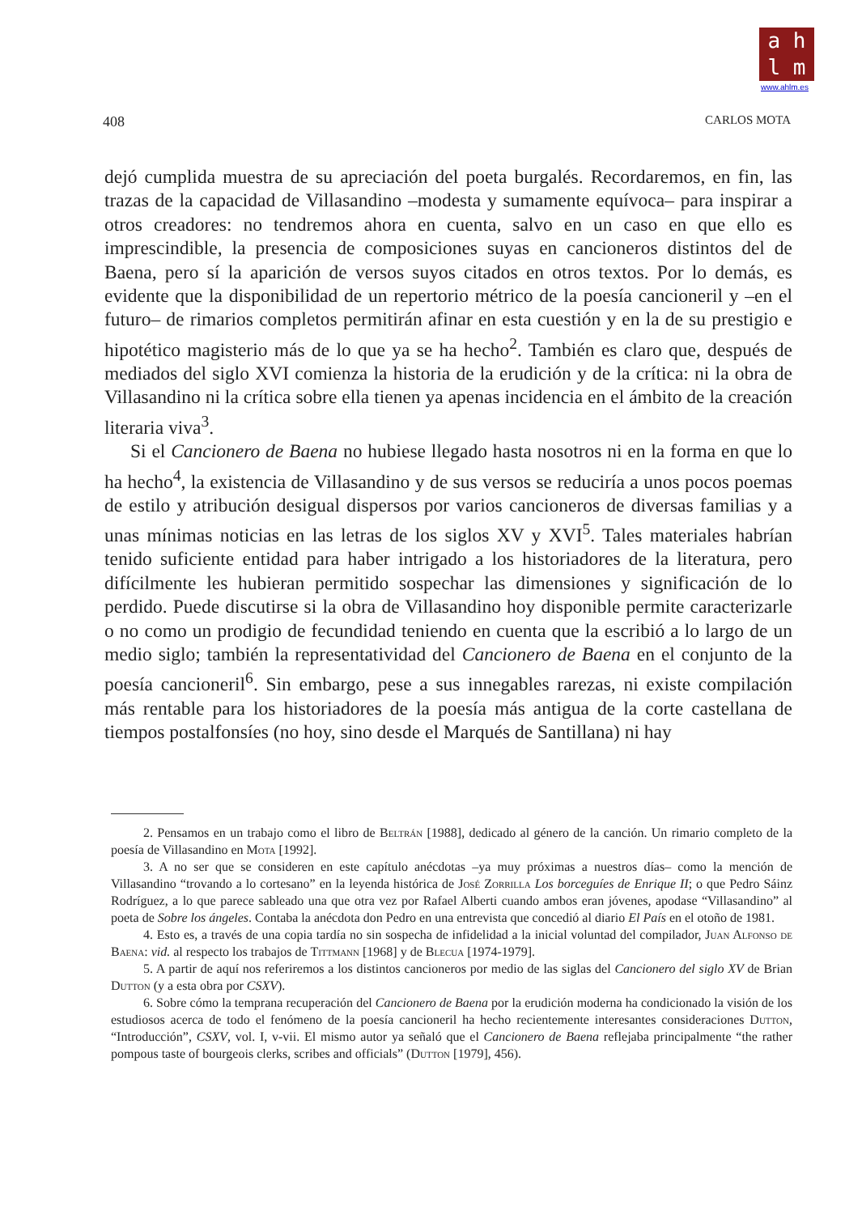a h
l m
www.ahlm.es
408 CARLOS MOTA
dejó cumplida muestra de su apreciación del poeta burgalés. Recordaremos, en fin, las trazas de la capacidad de Villasandino –modesta y sumamente equívoca– para inspirar a otros creadores: no tendremos ahora en cuenta, salvo en un caso en que ello es imprescindible, la presencia de composiciones suyas en cancioneros distintos del de Baena, pero sí la aparición de versos suyos citados en otros textos. Por lo demás, es evidente que la disponibilidad de un repertorio métrico de la poesía cancioneril y –en el futuro– de rimarios completos permitirán afinar en esta cuestión y en la de su prestigio e hipotético magisterio más de lo que ya se ha hecho<sup>2</sup>. También es claro que, después de mediados del siglo XVI comienza la historia de la erudición y de la crítica: ni la obra de Villasandino ni la crítica sobre ella tienen ya apenas incidencia en el ámbito de la creación literaria viva<sup>3</sup>.
Si el Cancionero de Baena no hubiese llegado hasta nosotros ni en la forma en que lo ha hecho<sup>4</sup>, la existencia de Villasandino y de sus versos se reduciría a unos pocos poemas de estilo y atribución desigual dispersos por varios cancioneros de diversas familias y a unas mínimas noticias en las letras de los siglos XV y XVI<sup>5</sup>. Tales materiales habrían tenido suficiente entidad para haber intrigado a los historiadores de la literatura, pero difícilmente les hubieran permitido sospechar las dimensiones y significación de lo perdido. Puede discutirse si la obra de Villasandino hoy disponible permite caracterizarle o no como un prodigio de fecundidad teniendo en cuenta que la escribió a lo largo de un medio siglo; también la representatividad del Cancionero de Baena en el conjunto de la poesía cancioneril<sup>6</sup>. Sin embargo, pese a sus innegables rarezas, ni existe compilación más rentable para los historiadores de la poesía más antigua de la corte castellana de tiempos postalfonsíes (no hoy, sino desde el Marqués de Santillana) ni hay
2. Pensamos en un trabajo como el libro de Beltrán [1988], dedicado al género de la canción. Un rimario completo de la poesía de Villasandino en Mota [1992].
3. A no ser que se consideren en este capítulo anécdotas –ya muy próximas a nuestros días– como la mención de Villasandino “trovando a lo cortesano” en la leyenda histórica de José Zorrilla Los borceguíes de Enrique II; o que Pedro Sáinz Rodríguez, a lo que parece sableado una que otra vez por Rafael Alberti cuando ambos eran jóvenes, apodase “Villasandino” al poeta de Sobre los ángeles. Contaba la anécdota don Pedro en una entrevista que concedió al diario El País en el otoño de 1981.
4. Esto es, a través de una copia tardía no sin sospecha de infidelidad a la inicial voluntad del compilador, Juan Alfonso de Baena: vid. al respecto los trabajos de Tittmann [1968] y de Blecua [1974-1979].
5. A partir de aquí nos referiremos a los distintos cancioneros por medio de las siglas del Cancionero del siglo XV de Brian Dutton (y a esta obra por CSXV).
6. Sobre cómo la temprana recuperación del Cancionero de Baena por la erudición moderna ha condicionado la visión de los estudiosos acerca de todo el fenómeno de la poesía cancioneril ha hecho recientemente interesantes consideraciones Dutton, “Introducción”, CSXV, vol. I, v-vii. El mismo autor ya señaló que el Cancionero de Baena reflejaba principalmente “the rather pompous taste of bourgeois clerks, scribes and officials” (Dutton [1979], 456).